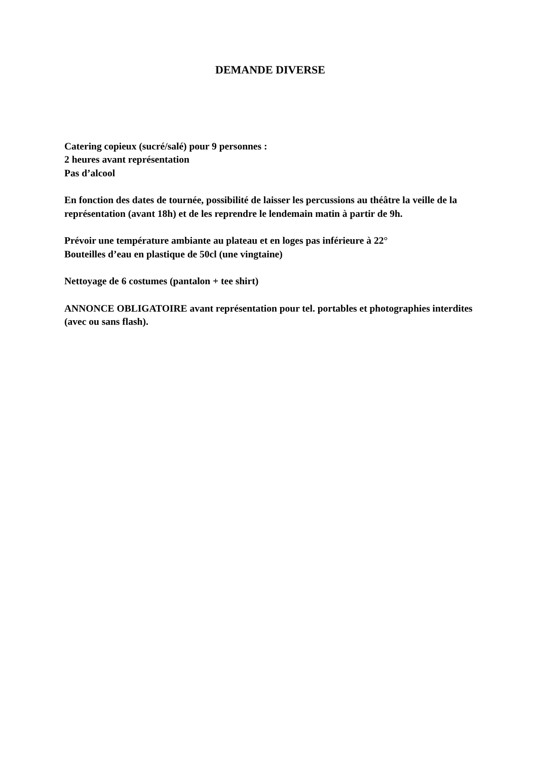DEMANDE DIVERSE
Catering copieux (sucré/salé) pour 9 personnes :
2 heures avant représentation
Pas d’alcool
En fonction des dates de tournée, possibilité de laisser les percussions au théâtre la veille de la représentation (avant 18h) et de les reprendre le lendemain matin à partir de 9h.
Prévoir une température ambiante au plateau et en loges pas inférieure à 22°
Bouteilles d’eau en plastique de 50cl (une vingtaine)
Nettoyage de 6 costumes (pantalon + tee shirt)
ANNONCE OBLIGATOIRE avant représentation pour tel. portables et photographies interdites (avec ou sans flash).